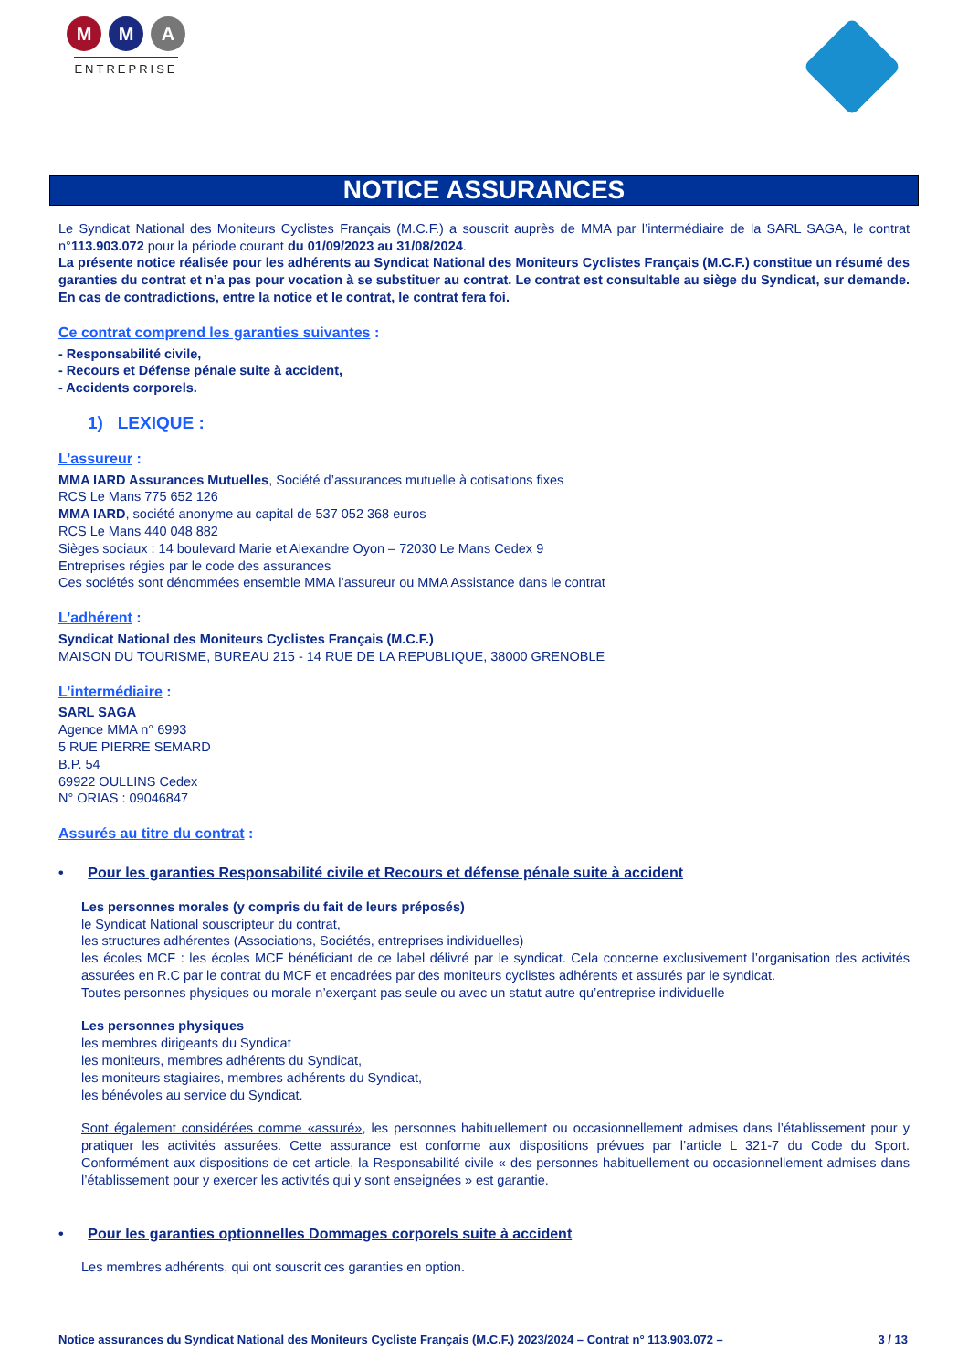M M A
ENTREPRISE
NOTICE ASSURANCES
Le Syndicat National des Moniteurs Cyclistes Français (M.C.F.) a souscrit auprès de MMA par l’intermédiaire de la SARL SAGA, le contrat n°113.903.072 pour la période courant du 01/09/2023 au 31/08/2024.
La présente notice réalisée pour les adhérents au Syndicat National des Moniteurs Cyclistes Français (M.C.F.) constitue un résumé des garanties du contrat et n’a pas pour vocation à se substituer au contrat. Le contrat est consultable au siège du Syndicat, sur demande. En cas de contradictions, entre la notice et le contrat, le contrat fera foi.
Ce contrat comprend les garanties suivantes :
- Responsabilité civile,
- Recours et Défense pénale suite à accident,
- Accidents corporels.
1) LEXIQUE :
L’assureur :
MMA IARD Assurances Mutuelles, Société d’assurances mutuelle à cotisations fixes
RCS Le Mans 775 652 126
MMA IARD, société anonyme au capital de 537 052 368 euros
RCS Le Mans 440 048 882
Sièges sociaux : 14 boulevard Marie et Alexandre Oyon – 72030 Le Mans Cedex 9
Entreprises régies par le code des assurances
Ces sociétés sont dénommées ensemble MMA l’assureur ou MMA Assistance dans le contrat
L’adhérent :
Syndicat National des Moniteurs Cyclistes Français (M.C.F.)
MAISON DU TOURISME, BUREAU 215 - 14 RUE DE LA REPUBLIQUE, 38000 GRENOBLE
L’intermédiaire :
SARL SAGA
Agence MMA n° 6993
5 RUE PIERRE SEMARD
B.P. 54
69922 OULLINS Cedex
N° ORIAS : 09046847
Assurés au titre du contrat :
• Pour les garanties Responsabilité civile et Recours et défense pénale suite à accident
Les personnes morales (y compris du fait de leurs préposés)
le Syndicat National souscripteur du contrat,
les structures adhérentes (Associations, Sociétés, entreprises individuelles)
les écoles MCF : les écoles MCF bénéficiant de ce label délivré par le syndicat. Cela concerne exclusivement l’organisation des activités assurées en R.C par le contrat du MCF et encadrées par des moniteurs cyclistes adhérents et assurés par le syndicat.
Toutes personnes physiques ou morale n’exerçant pas seule ou avec un statut autre qu’entreprise individuelle
Les personnes physiques
les membres dirigeants du Syndicat
les moniteurs, membres adhérents du Syndicat,
les moniteurs stagiaires, membres adhérents du Syndicat,
les bénévoles au service du Syndicat.
Sont également considérées comme «assuré», les personnes habituellement ou occasionnellement admises dans l’établissement pour y pratiquer les activités assurées. Cette assurance est conforme aux dispositions prévues par l’article L 321-7 du Code du Sport. Conformément aux dispositions de cet article, la Responsabilité civile « des personnes habituellement ou occasionnellement admises dans l’établissement pour y exercer les activités qui y sont enseignées » est garantie.
• Pour les garanties optionnelles Dommages corporels suite à accident
Les membres adhérents, qui ont souscrit ces garanties en option.
Notice assurances du Syndicat National des Moniteurs Cycliste Français (M.C.F.) 2023/2024 – Contrat n° 113.903.072 – 3 / 13